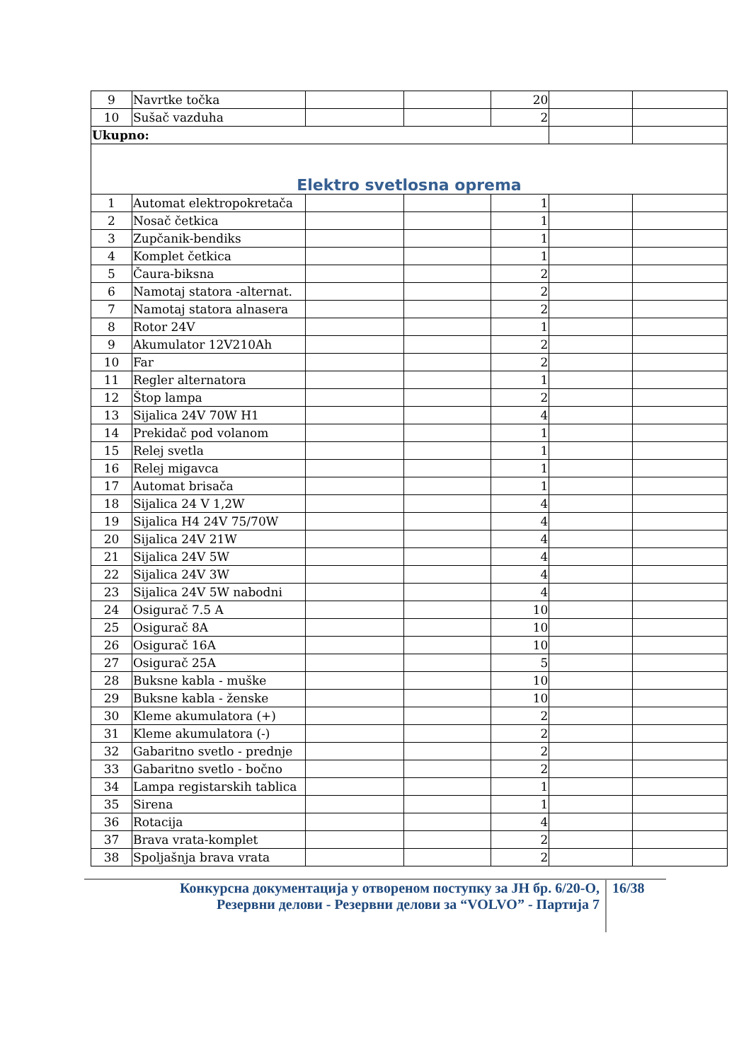| 9 | Navrtke točka | | | 20 | | |
| 10 | Sušač vazduha | | | 2 | | |
| Ukupno: | | | | | | |
| Elektro svetlosna oprema | | | | | | |
| 1 | Automat elektropokretača | | | 1 | | |
| 2 | Nosač četkica | | | 1 | | |
| 3 | Zupčanik-bendiks | | | 1 | | |
| 4 | Komplet četkica | | | 1 | | |
| 5 | Čaura-biksna | | | 2 | | |
| 6 | Namotaj statora -alternat. | | | 2 | | |
| 7 | Namotaj statora alnasera | | | 2 | | |
| 8 | Rotor 24V | | | 1 | | |
| 9 | Akumulator 12V210Ah | | | 2 | | |
| 10 | Far | | | 2 | | |
| 11 | Regler alternatora | | | 1 | | |
| 12 | Štop lampa | | | 2 | | |
| 13 | Sijalica 24V 70W H1 | | | 4 | | |
| 14 | Prekidač pod volanom | | | 1 | | |
| 15 | Relej svetla | | | 1 | | |
| 16 | Relej migavca | | | 1 | | |
| 17 | Automat brisača | | | 1 | | |
| 18 | Sijalica 24 V 1,2W | | | 4 | | |
| 19 | Sijalica H4 24V 75/70W | | | 4 | | |
| 20 | Sijalica 24V 21W | | | 4 | | |
| 21 | Sijalica 24V 5W | | | 4 | | |
| 22 | Sijalica 24V 3W | | | 4 | | |
| 23 | Sijalica 24V 5W nabodni | | | 4 | | |
| 24 | Osigurač 7.5 A | | | 10 | | |
| 25 | Osigurač 8A | | | 10 | | |
| 26 | Osigurač 16A | | | 10 | | |
| 27 | Osigurač 25A | | | 5 | | |
| 28 | Buksne kabla - muške | | | 10 | | |
| 29 | Buksne kabla - ženske | | | 10 | | |
| 30 | Kleme akumulatora (+) | | | 2 | | |
| 31 | Kleme akumulatora (-) | | | 2 | | |
| 32 | Gabaritno svetlo - prednje | | | 2 | | |
| 33 | Gabaritno svetlo - bočno | | | 2 | | |
| 34 | Lampa registarskih tablica | | | 1 | | |
| 35 | Sirena | | | 1 | | |
| 36 | Rotacija | | | 4 | | |
| 37 | Brava vrata-komplet | | | 2 | | |
| 38 | Spoljašnja brava vrata | | | 2 | | |
Конкурсна документација у отвореном поступку за ЈН бр. 6/20-О,
Резервни делови - Резервни делови за “VOLVO” - Партија 7
16/38